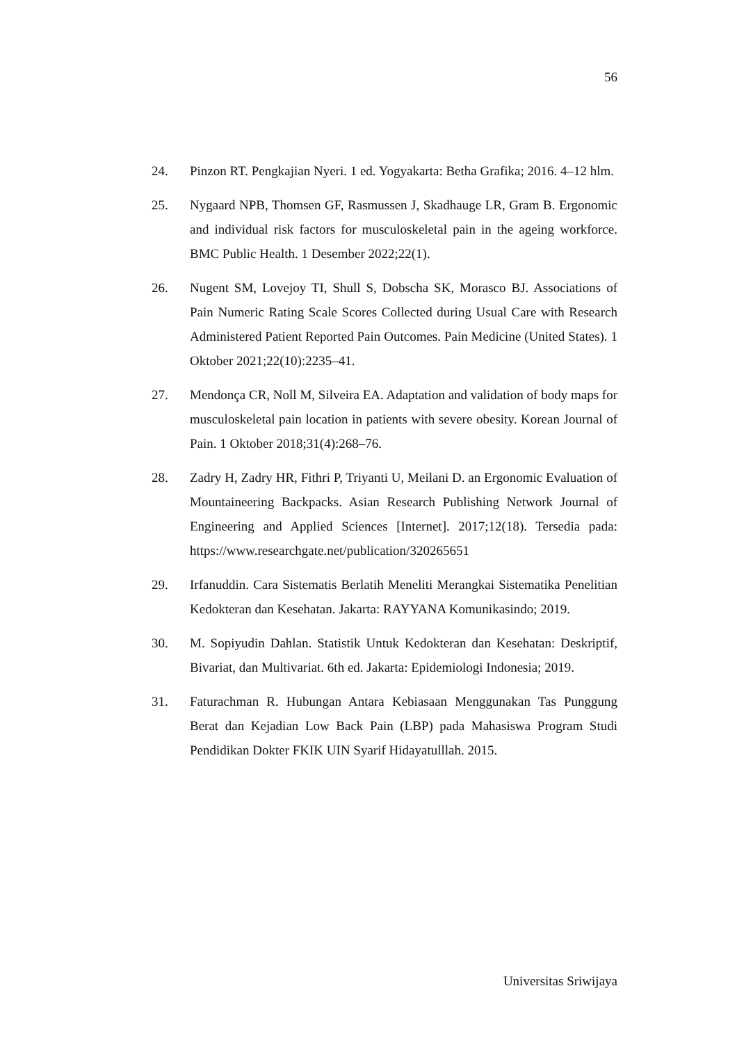56
24. Pinzon RT. Pengkajian Nyeri. 1 ed. Yogyakarta: Betha Grafika; 2016. 4–12 hlm.
25. Nygaard NPB, Thomsen GF, Rasmussen J, Skadhauge LR, Gram B. Ergonomic and individual risk factors for musculoskeletal pain in the ageing workforce. BMC Public Health. 1 Desember 2022;22(1).
26. Nugent SM, Lovejoy TI, Shull S, Dobscha SK, Morasco BJ. Associations of Pain Numeric Rating Scale Scores Collected during Usual Care with Research Administered Patient Reported Pain Outcomes. Pain Medicine (United States). 1 Oktober 2021;22(10):2235–41.
27. Mendonça CR, Noll M, Silveira EA. Adaptation and validation of body maps for musculoskeletal pain location in patients with severe obesity. Korean Journal of Pain. 1 Oktober 2018;31(4):268–76.
28. Zadry H, Zadry HR, Fithri P, Triyanti U, Meilani D. an Ergonomic Evaluation of Mountaineering Backpacks. Asian Research Publishing Network Journal of Engineering and Applied Sciences [Internet]. 2017;12(18). Tersedia pada: https://www.researchgate.net/publication/320265651
29. Irfanuddin. Cara Sistematis Berlatih Meneliti Merangkai Sistematika Penelitian Kedokteran dan Kesehatan. Jakarta: RAYYANA Komunikasindo; 2019.
30. M. Sopiyudin Dahlan. Statistik Untuk Kedokteran dan Kesehatan: Deskriptif, Bivariat, dan Multivariat. 6th ed. Jakarta: Epidemiologi Indonesia; 2019.
31. Faturachman R. Hubungan Antara Kebiasaan Menggunakan Tas Punggung Berat dan Kejadian Low Back Pain (LBP) pada Mahasiswa Program Studi Pendidikan Dokter FKIK UIN Syarif Hidayatulllah. 2015.
Universitas Sriwijaya